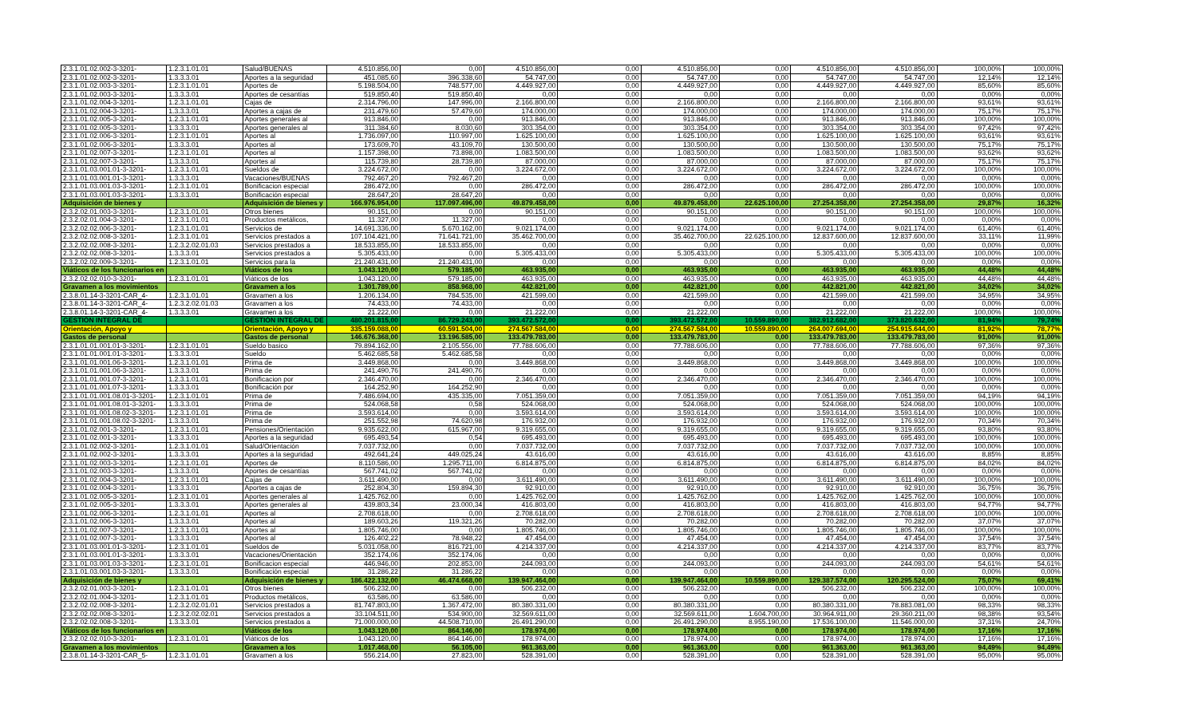| 2.3.1.01.02.002-3-3201- | 1.2.3.1.01.01 | Salud/BUENAS | 4.510.856,00 | 0,00 | 4.510.856,00 | 0,00 | 4.510.856,00 | 0,00 | 4.510.856,00 | 4.510.856,00 | 100,00% | 100,00% |
| 2.3.1.01.02.002-3-3201- | 1.3.3.3.01 | Aportes a la seguridad | 451.085,60 | 396.338,60 | 54.747,00 | 0,00 | 54.747,00 | 0,00 | 54.747,00 | 54.747,00 | 12,14% | 12,14% |
| 2.3.1.01.02.003-3-3201- | 1.2.3.1.01.01 | Aportes de | 5.198.504,00 | 748.577,00 | 4.449.927,00 | 0,00 | 4.449.927,00 | 0,00 | 4.449.927,00 | 4.449.927,00 | 85,60% | 85,60% |
| 2.3.1.01.02.003-3-3201- | 1.3.3.3.01 | Aportes de cesantías | 519.850,40 | 519.850,40 | 0,00 | 0,00 | 0,00 | 0,00 | 0,00 | 0,00 | 0,00% | 0,00% |
| 2.3.1.01.02.004-3-3201- | 1.2.3.1.01.01 | Cajas de | 2.314.796,00 | 147.996,00 | 2.166.800,00 | 0,00 | 2.166.800,00 | 0,00 | 2.166.800,00 | 2.166.800,00 | 93,61% | 93,61% |
| 2.3.1.01.02.004-3-3201- | 1.3.3.3.01 | Aportes a cajas de | 231.479,60 | 57.479,60 | 174.000,00 | 0,00 | 174.000,00 | 0,00 | 174.000,00 | 174.000,00 | 75,17% | 75,17% |
| 2.3.1.01.02.005-3-3201- | 1.2.3.1.01.01 | Aportes generales al | 913.846,00 | 0,00 | 913.846,00 | 0,00 | 913.846,00 | 0,00 | 913.846,00 | 913.846,00 | 100,00% | 100,00% |
| 2.3.1.01.02.005-3-3201- | 1.3.3.3.01 | Aportes generales al | 311.384,60 | 8.030,60 | 303.354,00 | 0,00 | 303.354,00 | 0,00 | 303.354,00 | 303.354,00 | 97,42% | 97,42% |
| 2.3.1.01.02.006-3-3201- | 1.2.3.1.01.01 | Aportes al | 1.736.097,00 | 110.997,00 | 1.625.100,00 | 0,00 | 1.625.100,00 | 0,00 | 1.625.100,00 | 1.625.100,00 | 93,61% | 93,61% |
| 2.3.1.01.02.006-3-3201- | 1.3.3.3.01 | Aportes al | 173.609,70 | 43.109,70 | 130.500,00 | 0,00 | 130.500,00 | 0,00 | 130.500,00 | 130.500,00 | 75,17% | 75,17% |
| 2.3.1.01.02.007-3-3201- | 1.2.3.1.01.01 | Aportes al | 1.157.398,00 | 73.898,00 | 1.083.500,00 | 0,00 | 1.083.500,00 | 0,00 | 1.083.500,00 | 1.083.500,00 | 93,62% | 93,62% |
| 2.3.1.01.02.007-3-3201- | 1.3.3.3.01 | Aportes al | 115.739,80 | 28.739,80 | 87.000,00 | 0,00 | 87.000,00 | 0,00 | 87.000,00 | 87.000,00 | 75,17% | 75,17% |
| 2.3.1.01.03.001.01-3-3201- | 1.2.3.1.01.01 | Sueldos de | 3.224.672,00 | 0,00 | 3.224.672,00 | 0,00 | 3.224.672,00 | 0,00 | 3.224.672,00 | 3.224.672,00 | 100,00% | 100,00% |
| 2.3.1.01.03.001.01-3-3201- | 1.3.3.3.01 | Vacaciones/BUENAS | 792.467,20 | 792.467,20 | 0,00 | 0,00 | 0,00 | 0,00 | 0,00 | 0,00 | 0,00% | 0,00% |
| 2.3.1.01.03.001.03-3-3201- | 1.2.3.1.01.01 | Bonificacion especial | 286.472,00 | 0,00 | 286.472,00 | 0,00 | 286.472,00 | 0,00 | 286.472,00 | 286.472,00 | 100,00% | 100,00% |
| 2.3.1.01.03.001.03-3-3201- | 1.3.3.3.01 | Bonificación especial | 28.647,20 | 28.647,20 | 0,00 | 0,00 | 0,00 | 0,00 | 0,00 | 0,00 | 0,00% | 0,00% |
| Adquisición de bienes y | | Adquisición de bienes y | 166.976.954,00 | 117.097.496,00 | 49.879.458,00 | 0,00 | 49.879.458,00 | 22.625.100,00 | 27.254.358,00 | 27.254.358,00 | 29,87% | 16,32% |
| 2.3.2.02.01.003-3-3201- | 1.2.3.1.01.01 | Otros bienes | 90.151,00 | 0,00 | 90.151,00 | 0,00 | 90.151,00 | 0,00 | 90.151,00 | 90.151,00 | 100,00% | 100,00% |
| 2.3.2.02.01.004-3-3201- | 1.2.3.1.01.01 | Productos metálicos, | 11.327,00 | 11.327,00 | 0,00 | 0,00 | 0,00 | 0,00 | 0,00 | 0,00 | 0,00% | 0,00% |
| 2.3.2.02.02.006-3-3201- | 1.2.3.1.01.01 | Servicios de | 14.691.336,00 | 5.670.162,00 | 9.021.174,00 | 0,00 | 9.021.174,00 | 0,00 | 9.021.174,00 | 9.021.174,00 | 61,40% | 61,40% |
| 2.3.2.02.02.008-3-3201- | 1.2.3.1.01.01 | Servicios prestados a | 107.104.421,00 | 71.641.721,00 | 35.462.700,00 | 0,00 | 35.462.700,00 | 22.625.100,00 | 12.837.600,00 | 12.837.600,00 | 33,11% | 11,99% |
| 2.3.2.02.02.008-3-3201- | 1.2.3.2.02.01.03 | Servicios prestados a | 18.533.855,00 | 18.533.855,00 | 0,00 | 0,00 | 0,00 | 0,00 | 0,00 | 0,00 | 0,00% | 0,00% |
| 2.3.2.02.02.008-3-3201- | 1.3.3.3.01 | Servicios prestados a | 5.305.433,00 | 0,00 | 5.305.433,00 | 0,00 | 5.305.433,00 | 0,00 | 5.305.433,00 | 5.305.433,00 | 100,00% | 100,00% |
| 2.3.2.02.02.009-3-3201- | 1.2.3.1.01.01 | Servicios para la | 21.240.431,00 | 21.240.431,00 | 0,00 | 0,00 | 0,00 | 0,00 | 0,00 | 0,00 | 0,00% | 0,00% |
| Viáticos de los funcionarios en | | Viáticos de los | 1.043.120,00 | 579.185,00 | 463.935,00 | 0,00 | 463.935,00 | 0,00 | 463.935,00 | 463.935,00 | 44,48% | 44,48% |
| 2.3.2.02.02.010-3-3201- | 1.2.3.1.01.01 | Viáticos de los | 1.043.120,00 | 579.185,00 | 463.935,00 | 0,00 | 463.935,00 | 0,00 | 463.935,00 | 463.935,00 | 44,48% | 44,48% |
| Gravamen a los movimientos | | Gravamen a los | 1.301.789,00 | 858.968,00 | 442.821,00 | 0,00 | 442.821,00 | 0,00 | 442.821,00 | 442.821,00 | 34,02% | 34,02% |
| 2.3.8.01.14-3-3201-CAR_4- | 1.2.3.1.01.01 | Gravamen a los | 1.206.134,00 | 784.535,00 | 421.599,00 | 0,00 | 421.599,00 | 0,00 | 421.599,00 | 421.599,00 | 34,95% | 34,95% |
| 2.3.8.01.14-3-3201-CAR_4- | 1.2.3.2.02.01.03 | Gravamen a los | 74.433,00 | 74.433,00 | 0,00 | 0,00 | 0,00 | 0,00 | 0,00 | 0,00 | 0,00% | 0,00% |
| 2.3.8.01.14-3-3201-CAR_4- | 1.3.3.3.01 | Gravamen a los | 21.222,00 | 0,00 | 21.222,00 | 0,00 | 21.222,00 | 0,00 | 21.222,00 | 21.222,00 | 100,00% | 100,00% |
| GESTIÓN INTEGRAL DE | | GESTIÓN INTEGRAL DE | 480.201.815,00 | 86.729.243,00 | 393.472.572,00 | 0,00 | 393.472.572,00 | 10.559.890,00 | 382.912.682,00 | 373.820.632,00 | 81,94% | 79,74% |
| Orientación, Apoyo y | | Orientación, Apoyo y | 335.159.088,00 | 60.591.504,00 | 274.567.584,00 | 0,00 | 274.567.584,00 | 10.559.890,00 | 264.007.694,00 | 254.915.644,00 | 81,92% | 78,77% |
| Gastos de personal | | Gastos de personal | 146.676.368,00 | 13.196.585,00 | 133.479.783,00 | 0,00 | 133.479.783,00 | 0,00 | 133.479.783,00 | 133.479.783,00 | 91,00% | 91,00% |
| 2.3.1.01.01.001.01-3-3201- | 1.2.3.1.01.01 | Sueldo basico | 79.894.162,00 | 2.105.556,00 | 77.788.606,00 | 0,00 | 77.788.606,00 | 0,00 | 77.788.606,00 | 77.788.606,00 | 97,36% | 97,36% |
| 2.3.1.01.01.001.01-3-3201- | 1.3.3.3.01 | Sueldo | 5.462.685,58 | 5.462.685,58 | 0,00 | 0,00 | 0,00 | 0,00 | 0,00 | 0,00 | 0,00% | 0,00% |
| 2.3.1.01.01.001.06-3-3201- | 1.2.3.1.01.01 | Prima de | 3.449.868,00 | 0,00 | 3.449.868,00 | 0,00 | 3.449.868,00 | 0,00 | 3.449.868,00 | 3.449.868,00 | 100,00% | 100,00% |
| 2.3.1.01.01.001.06-3-3201- | 1.3.3.3.01 | Prima de | 241.490,76 | 241.490,76 | 0,00 | 0,00 | 0,00 | 0,00 | 0,00 | 0,00 | 0,00% | 0,00% |
| 2.3.1.01.01.001.07-3-3201- | 1.2.3.1.01.01 | Bonificacion por | 2.346.470,00 | 0,00 | 2.346.470,00 | 0,00 | 2.346.470,00 | 0,00 | 2.346.470,00 | 2.346.470,00 | 100,00% | 100,00% |
| 2.3.1.01.01.001.07-3-3201- | 1.3.3.3.01 | Bonificación por | 164.252,90 | 164.252,90 | 0,00 | 0,00 | 0,00 | 0,00 | 0,00 | 0,00 | 0,00% | 0,00% |
| 2.3.1.01.01.001.08.01-3-3201- | 1.2.3.1.01.01 | Prima de | 7.486.694,00 | 435.335,00 | 7.051.359,00 | 0,00 | 7.051.359,00 | 0,00 | 7.051.359,00 | 7.051.359,00 | 94,19% | 94,19% |
| 2.3.1.01.01.001.08.01-3-3201- | 1.3.3.3.01 | Prima de | 524.068,58 | 0,58 | 524.068,00 | 0,00 | 524.068,00 | 0,00 | 524.068,00 | 524.068,00 | 100,00% | 100,00% |
| 2.3.1.01.01.001.08.02-3-3201- | 1.2.3.1.01.01 | Prima de | 3.593.614,00 | 0,00 | 3.593.614,00 | 0,00 | 3.593.614,00 | 0,00 | 3.593.614,00 | 3.593.614,00 | 100,00% | 100,00% |
| 2.3.1.01.01.001.08.02-3-3201- | 1.3.3.3.01 | Prima de | 251.552,98 | 74.620,98 | 176.932,00 | 0,00 | 176.932,00 | 0,00 | 176.932,00 | 176.932,00 | 70,34% | 70,34% |
| 2.3.1.01.02.001-3-3201- | 1.2.3.1.01.01 | Pensiones/Orientación | 9.935.622,00 | 615.967,00 | 9.319.655,00 | 0,00 | 9.319.655,00 | 0,00 | 9.319.655,00 | 9.319.655,00 | 93,80% | 93,80% |
| 2.3.1.01.02.001-3-3201- | 1.3.3.3.01 | Aportes a la seguridad | 695.493,54 | 0,54 | 695.493,00 | 0,00 | 695.493,00 | 0,00 | 695.493,00 | 695.493,00 | 100,00% | 100,00% |
| 2.3.1.01.02.002-3-3201- | 1.2.3.1.01.01 | Salud/Orientación | 7.037.732,00 | 0,00 | 7.037.732,00 | 0,00 | 7.037.732,00 | 0,00 | 7.037.732,00 | 7.037.732,00 | 100,00% | 100,00% |
| 2.3.1.01.02.002-3-3201- | 1.3.3.3.01 | Aportes a la seguridad | 492.641,24 | 449.025,24 | 43.616,00 | 0,00 | 43.616,00 | 0,00 | 43.616,00 | 43.616,00 | 8,85% | 8,85% |
| 2.3.1.01.02.003-3-3201- | 1.2.3.1.01.01 | Aportes de | 8.110.586,00 | 1.295.711,00 | 6.814.875,00 | 0,00 | 6.814.875,00 | 0,00 | 6.814.875,00 | 6.814.875,00 | 84,02% | 84,02% |
| 2.3.1.01.02.003-3-3201- | 1.3.3.3.01 | Aportes de cesantías | 567.741,02 | 567.741,02 | 0,00 | 0,00 | 0,00 | 0,00 | 0,00 | 0,00 | 0,00% | 0,00% |
| 2.3.1.01.02.004-3-3201- | 1.2.3.1.01.01 | Cajas de | 3.611.490,00 | 0,00 | 3.611.490,00 | 0,00 | 3.611.490,00 | 0,00 | 3.611.490,00 | 3.611.490,00 | 100,00% | 100,00% |
| 2.3.1.01.02.004-3-3201- | 1.3.3.3.01 | Aportes a cajas de | 252.804,30 | 159.894,30 | 92.910,00 | 0,00 | 92.910,00 | 0,00 | 92.910,00 | 92.910,00 | 36,75% | 36,75% |
| 2.3.1.01.02.005-3-3201- | 1.2.3.1.01.01 | Aportes generales al | 1.425.762,00 | 0,00 | 1.425.762,00 | 0,00 | 1.425.762,00 | 0,00 | 1.425.762,00 | 1.425.762,00 | 100,00% | 100,00% |
| 2.3.1.01.02.005-3-3201- | 1.3.3.3.01 | Aportes generales al | 439.803,34 | 23.000,34 | 416.803,00 | 0,00 | 416.803,00 | 0,00 | 416.803,00 | 416.803,00 | 94,77% | 94,77% |
| 2.3.1.01.02.006-3-3201- | 1.2.3.1.01.01 | Aportes al | 2.708.618,00 | 0,00 | 2.708.618,00 | 0,00 | 2.708.618,00 | 0,00 | 2.708.618,00 | 2.708.618,00 | 100,00% | 100,00% |
| 2.3.1.01.02.006-3-3201- | 1.3.3.3.01 | Aportes al | 189.603,26 | 119.321,26 | 70.282,00 | 0,00 | 70.282,00 | 0,00 | 70.282,00 | 70.282,00 | 37,07% | 37,07% |
| 2.3.1.01.02.007-3-3201- | 1.2.3.1.01.01 | Aportes al | 1.805.746,00 | 0,00 | 1.805.746,00 | 0,00 | 1.805.746,00 | 0,00 | 1.805.746,00 | 1.805.746,00 | 100,00% | 100,00% |
| 2.3.1.01.02.007-3-3201- | 1.3.3.3.01 | Aportes al | 126.402,22 | 78.948,22 | 47.454,00 | 0,00 | 47.454,00 | 0,00 | 47.454,00 | 47.454,00 | 37,54% | 37,54% |
| 2.3.1.01.03.001.01-3-3201- | 1.2.3.1.01.01 | Sueldos de | 5.031.058,00 | 816.721,00 | 4.214.337,00 | 0,00 | 4.214.337,00 | 0,00 | 4.214.337,00 | 4.214.337,00 | 83,77% | 83,77% |
| 2.3.1.01.03.001.01-3-3201- | 1.3.3.3.01 | Vacaciones/Orientación | 352.174,06 | 352.174,06 | 0,00 | 0,00 | 0,00 | 0,00 | 0,00 | 0,00 | 0,00% | 0,00% |
| 2.3.1.01.03.001.03-3-3201- | 1.2.3.1.01.01 | Bonificacion especial | 446.946,00 | 202.853,00 | 244.093,00 | 0,00 | 244.093,00 | 0,00 | 244.093,00 | 244.093,00 | 54,61% | 54,61% |
| 2.3.1.01.03.001.03-3-3201- | 1.3.3.3.01 | Bonificación especial | 31.286,22 | 31.286,22 | 0,00 | 0,00 | 0,00 | 0,00 | 0,00 | 0,00 | 0,00% | 0,00% |
| Adquisición de bienes y | | Adquisición de bienes y | 186.422.132,00 | 46.474.668,00 | 139.947.464,00 | 0,00 | 139.947.464,00 | 10.559.890,00 | 129.387.574,00 | 120.295.524,00 | 75,07% | 69,41% |
| 2.3.2.02.01.003-3-3201- | 1.2.3.1.01.01 | Otros bienes | 506.232,00 | 0,00 | 506.232,00 | 0,00 | 506.232,00 | 0,00 | 506.232,00 | 506.232,00 | 100,00% | 100,00% |
| 2.3.2.02.01.004-3-3201- | 1.2.3.1.01.01 | Productos metálicos, | 63.586,00 | 63.586,00 | 0,00 | 0,00 | 0,00 | 0,00 | 0,00 | 0,00 | 0,00% | 0,00% |
| 2.3.2.02.02.008-3-3201- | 1.2.3.2.02.01.01 | Servicios prestados a | 81.747.803,00 | 1.367.472,00 | 80.380.331,00 | 0,00 | 80.380.331,00 | 0,00 | 80.380.331,00 | 78.883.081,00 | 98,33% | 98,33% |
| 2.3.2.02.02.008-3-3201- | 1.2.3.2.02.02.01 | Servicios prestados a | 33.104.511,00 | 534.900,00 | 32.569.611,00 | 0,00 | 32.569.611,00 | 1.604.700,00 | 30.964.911,00 | 29.360.211,00 | 98,38% | 93,54% |
| 2.3.2.02.02.008-3-3201- | 1.3.3.3.01 | Servicios prestados a | 71.000.000,00 | 44.508.710,00 | 26.491.290,00 | 0,00 | 26.491.290,00 | 8.955.190,00 | 17.536.100,00 | 11.546.000,00 | 37,31% | 24,70% |
| Viáticos de los funcionarios en | | Viáticos de los | 1.043.120,00 | 864.146,00 | 178.974,00 | 0,00 | 178.974,00 | 0,00 | 178.974,00 | 178.974,00 | 17,16% | 17,16% |
| 2.3.2.02.02.010-3-3201- | 1.2.3.1.01.01 | Viáticos de los | 1.043.120,00 | 864.146,00 | 178.974,00 | 0,00 | 178.974,00 | 0,00 | 178.974,00 | 178.974,00 | 17,16% | 17,16% |
| Gravamen a los movimientos | | Gravamen a los | 1.017.468,00 | 56.105,00 | 961.363,00 | 0,00 | 961.363,00 | 0,00 | 961.363,00 | 961.363,00 | 94,49% | 94,49% |
| 2.3.8.01.14-3-3201-CAR_5- | 1.2.3.1.01.01 | Gravamen a los | 556.214,00 | 27.823,00 | 528.391,00 | 0,00 | 528.391,00 | 0,00 | 528.391,00 | 528.391,00 | 95,00% | 95,00% |